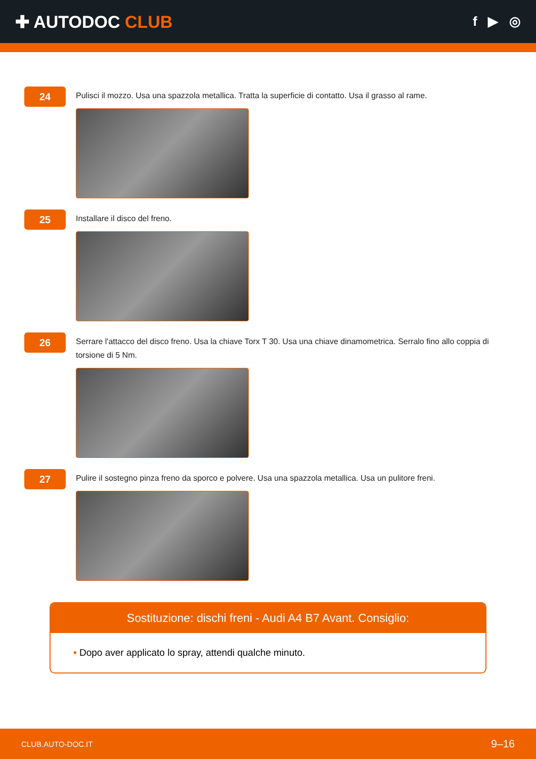✚ AUTODOC CLUB
f ▶ ◎
24
Pulisci il mozzo. Usa una spazzola metallica. Tratta la superficie di contatto. Usa il grasso al rame.
25
Installare il disco del freno.
26
Serrare l'attacco del disco freno. Usa la chiave Torx T 30. Usa una chiave dinamometrica. Serralo fino allo coppia di torsione di 5 Nm.
27
Pulire il sostegno pinza freno da sporco e polvere. Usa una spazzola metallica. Usa un pulitore freni.
Sostituzione: dischi freni - Audi A4 B7 Avant. Consiglio:
• Dopo aver applicato lo spray, attendi qualche minuto.
CLUB.AUTO-DOC.IT 9–16